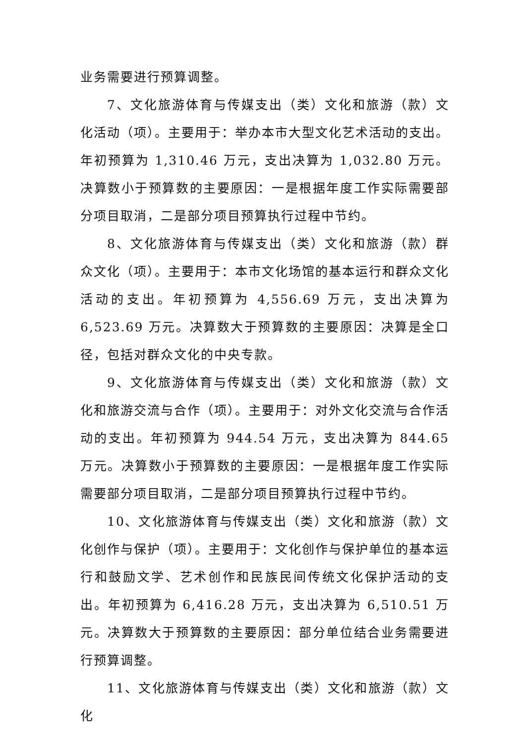业务需要进行预算调整。
7、文化旅游体育与传媒支出（类）文化和旅游（款）文化活动（项）。主要用于：举办本市大型文化艺术活动的支出。年初预算为 1,310.46 万元，支出决算为 1,032.80 万元。决算数小于预算数的主要原因：一是根据年度工作实际需要部分项目取消，二是部分项目预算执行过程中节约。
8、文化旅游体育与传媒支出（类）文化和旅游（款）群众文化（项）。主要用于：本市文化场馆的基本运行和群众文化活动的支出。年初预算为 4,556.69 万元，支出决算为 6,523.69 万元。决算数大于预算数的主要原因：决算是全口径，包括对群众文化的中央专款。
9、文化旅游体育与传媒支出（类）文化和旅游（款）文化和旅游交流与合作（项）。主要用于：对外文化交流与合作活动的支出。年初预算为 944.54 万元，支出决算为 844.65 万元。决算数小于预算数的主要原因：一是根据年度工作实际需要部分项目取消，二是部分项目预算执行过程中节约。
10、文化旅游体育与传媒支出（类）文化和旅游（款）文化创作与保护（项）。主要用于：文化创作与保护单位的基本运行和鼓励文学、艺术创作和民族民间传统文化保护活动的支出。年初预算为 6,416.28 万元，支出决算为 6,510.51 万元。决算数大于预算数的主要原因：部分单位结合业务需要进行预算调整。
11、文化旅游体育与传媒支出（类）文化和旅游（款）文化